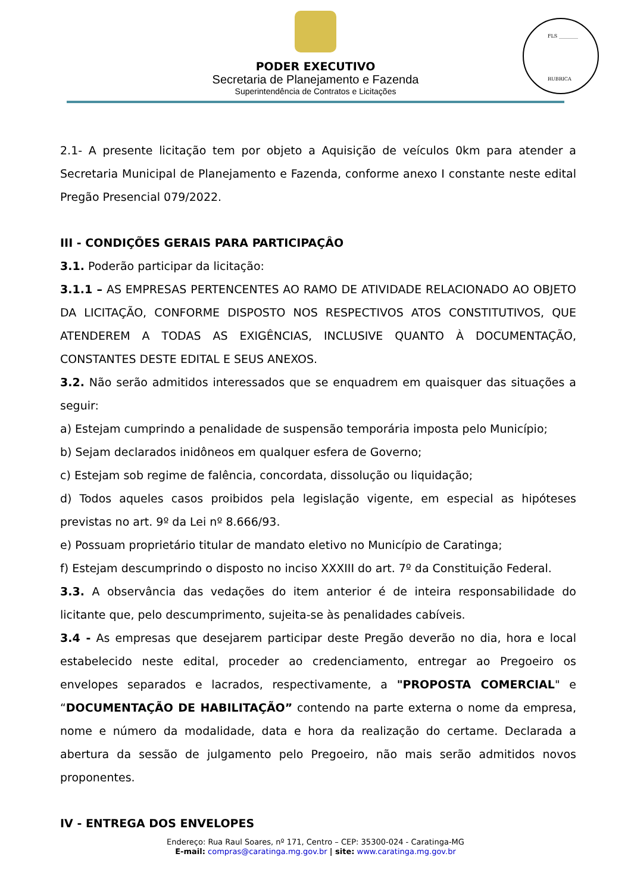FLS ________
RUBRICA
PODER EXECUTIVO
Secretaria de Planejamento e Fazenda
Superintendência de Contratos e Licitações
2.1- A presente licitação tem por objeto a Aquisição de veículos 0km para atender a Secretaria Municipal de Planejamento e Fazenda, conforme anexo I constante neste edital Pregão Presencial 079/2022.
III - CONDIÇÕES GERAIS PARA PARTICIPAÇÂO
3.1. Poderão participar da licitação:
3.1.1 – AS EMPRESAS PERTENCENTES AO RAMO DE ATIVIDADE RELACIONADO AO OBJETO DA LICITAÇÃO, CONFORME DISPOSTO NOS RESPECTIVOS ATOS CONSTITUTIVOS, QUE ATENDEREM A TODAS AS EXIGÊNCIAS, INCLUSIVE QUANTO À DOCUMENTAÇÃO, CONSTANTES DESTE EDITAL E SEUS ANEXOS.
3.2. Não serão admitidos interessados que se enquadrem em quaisquer das situações a seguir:
a) Estejam cumprindo a penalidade de suspensão temporária imposta pelo Município;
b) Sejam declarados inidôneos em qualquer esfera de Governo;
c) Estejam sob regime de falência, concordata, dissolução ou liquidação;
d) Todos aqueles casos proibidos pela legislação vigente, em especial as hipóteses previstas no art. 9º da Lei nº 8.666/93.
e) Possuam proprietário titular de mandato eletivo no Município de Caratinga;
f) Estejam descumprindo o disposto no inciso XXXIII do art. 7º da Constituição Federal.
3.3. A observância das vedações do item anterior é de inteira responsabilidade do licitante que, pelo descumprimento, sujeita-se às penalidades cabíveis.
3.4 - As empresas que desejarem participar deste Pregão deverão no dia, hora e local estabelecido neste edital, proceder ao credenciamento, entregar ao Pregoeiro os envelopes separados e lacrados, respectivamente, a "PROPOSTA COMERCIAL" e “DOCUMENTAÇÃO DE HABILITAÇÃO” contendo na parte externa o nome da empresa, nome e número da modalidade, data e hora da realização do certame. Declarada a abertura da sessão de julgamento pelo Pregoeiro, não mais serão admitidos novos proponentes.
IV - ENTREGA DOS ENVELOPES
Endereço: Rua Raul Soares, nº 171, Centro – CEP: 35300-024 - Caratinga-MG
E-mail: compras@caratinga.mg.gov.br | site: www.caratinga.mg.gov.br